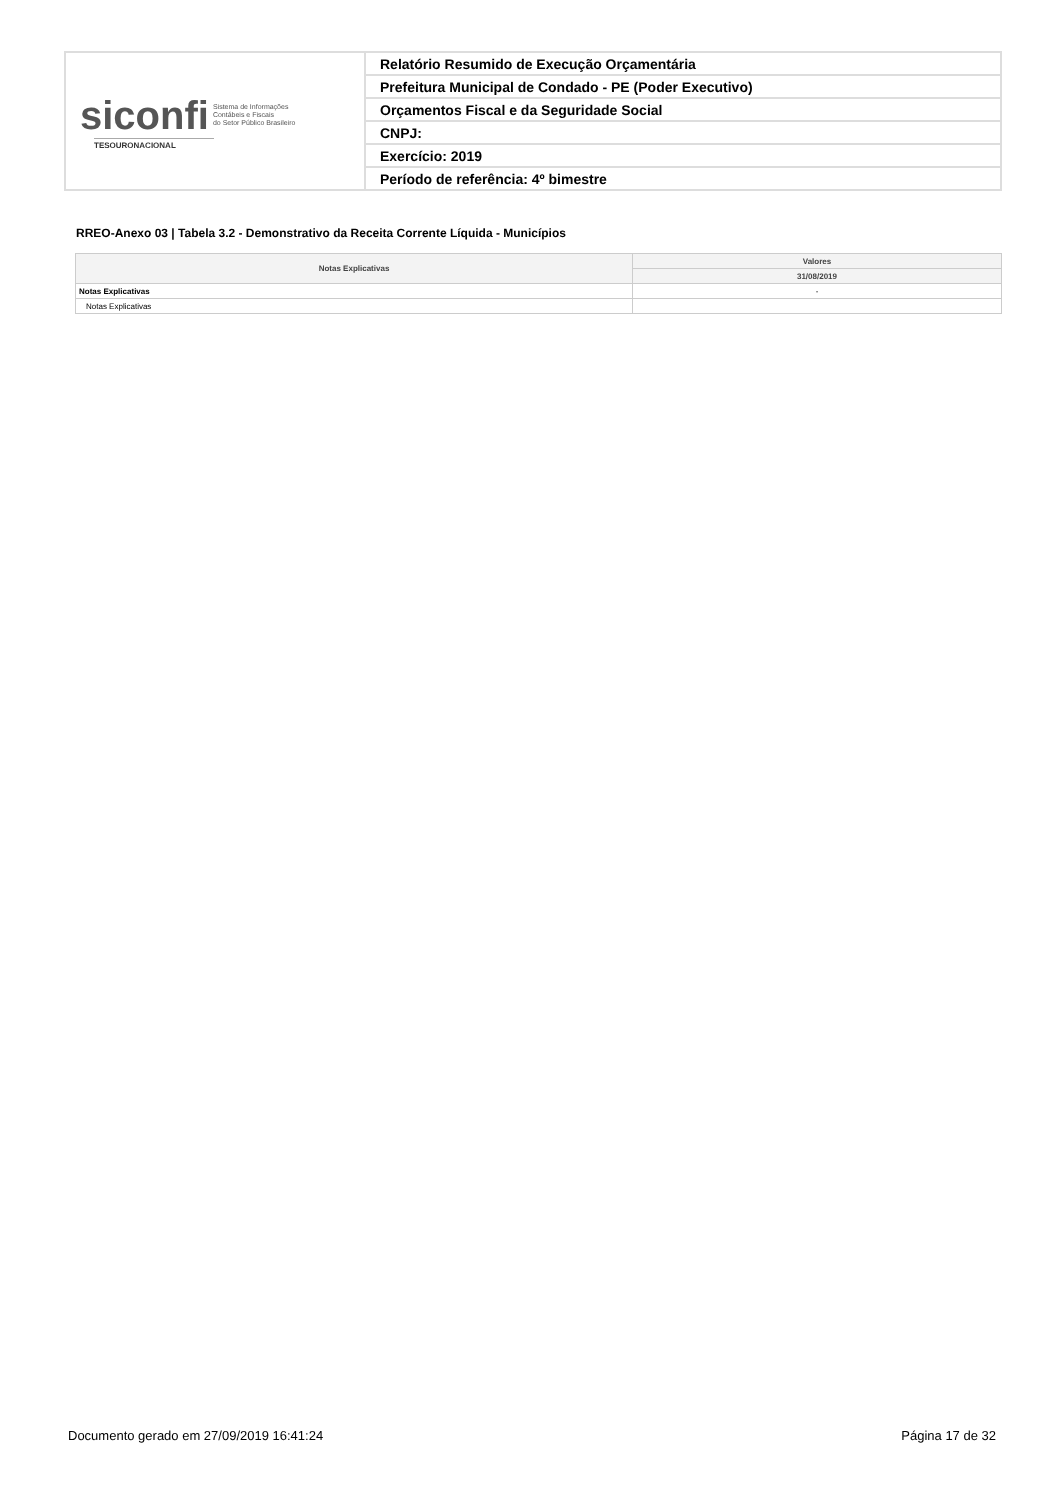| siconfi Sistema de Informações Contábeis e Fiscais do Setor Público Brasileiro TESOURONACIONAL | Relatório Resumido de Execução Orçamentária |
| | Prefeitura Municipal de Condado - PE (Poder Executivo) |
| | Orçamentos Fiscal e da Seguridade Social |
| | CNPJ: |
| | Exercício: 2019 |
| | Período de referência: 4º bimestre |
RREO-Anexo 03 | Tabela 3.2 - Demonstrativo da Receita Corrente Líquida - Municípios
| Notas Explicativas | Valores |
| --- | --- |
| | 31/08/2019 |
| Notas Explicativas | - |
| Notas Explicativas | |
Documento gerado em 27/09/2019 16:41:24 Página 17 de 32